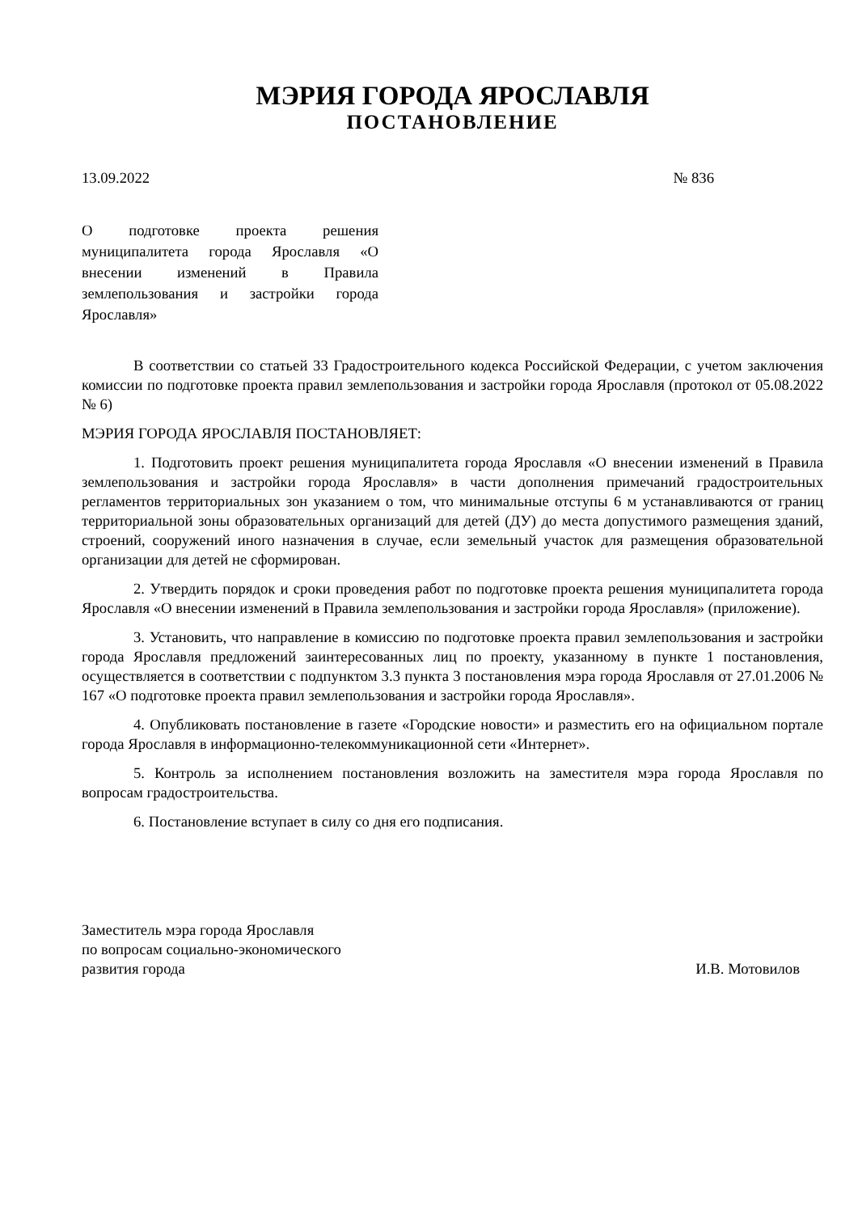МЭРИЯ ГОРОДА ЯРОСЛАВЛЯ
ПОСТАНОВЛЕНИЕ
13.09.2022 № 836
О подготовке проекта решения муниципалитета города Ярославля «О внесении изменений в Правила землепользования и застройки города Ярославля»
В соответствии со статьей 33 Градостроительного кодекса Российской Федерации, с учетом заключения комиссии по подготовке проекта правил землепользования и застройки города Ярославля (протокол от 05.08.2022 № 6)
МЭРИЯ ГОРОДА ЯРОСЛАВЛЯ ПОСТАНОВЛЯЕТ:
1. Подготовить проект решения муниципалитета города Ярославля «О внесении изменений в Правила землепользования и застройки города Ярославля» в части дополнения примечаний градостроительных регламентов территориальных зон указанием о том, что минимальные отступы 6 м устанавливаются от границ территориальной зоны образовательных организаций для детей (ДУ) до места допустимого размещения зданий, строений, сооружений иного назначения в случае, если земельный участок для размещения образовательной организации для детей не сформирован.
2. Утвердить порядок и сроки проведения работ по подготовке проекта решения муниципалитета города Ярославля «О внесении изменений в Правила землепользования и застройки города Ярославля» (приложение).
3. Установить, что направление в комиссию по подготовке проекта правил землепользования и застройки города Ярославля предложений заинтересованных лиц по проекту, указанному в пункте 1 постановления, осуществляется в соответствии с подпунктом 3.3 пункта 3 постановления мэра города Ярославля от 27.01.2006 № 167 «О подготовке проекта правил землепользования и застройки города Ярославля».
4. Опубликовать постановление в газете «Городские новости» и разместить его на официальном портале города Ярославля в информационно-телекоммуникационной сети «Интернет».
5. Контроль за исполнением постановления возложить на заместителя мэра города Ярославля по вопросам градостроительства.
6. Постановление вступает в силу со дня его подписания.
Заместитель мэра города Ярославля
по вопросам социально-экономического
развития города
И.В. Мотовилов